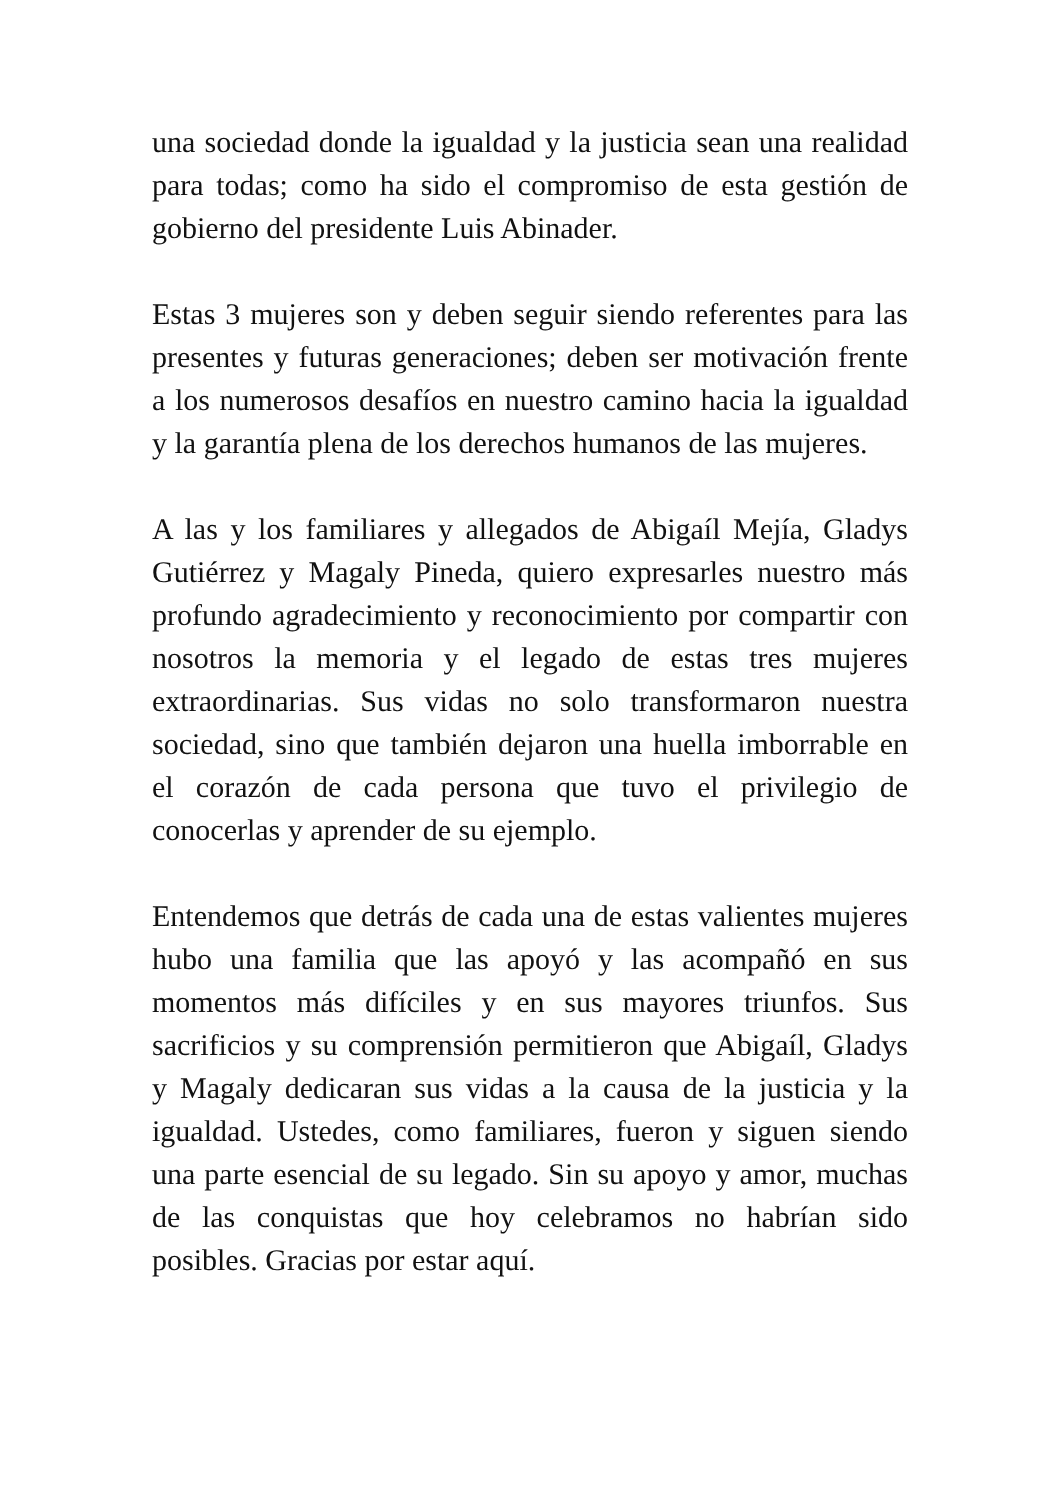una sociedad donde la igualdad y la justicia sean una realidad para todas; como ha sido el compromiso de esta gestión de gobierno del presidente Luis Abinader.
Estas 3 mujeres son y deben seguir siendo referentes para las presentes y futuras generaciones; deben ser motivación frente a los numerosos desafíos en nuestro camino hacia la igualdad y la garantía plena de los derechos humanos de las mujeres.
A las y los familiares y allegados de Abigaíl Mejía, Gladys Gutiérrez y Magaly Pineda, quiero expresarles nuestro más profundo agradecimiento y reconocimiento por compartir con nosotros la memoria y el legado de estas tres mujeres extraordinarias. Sus vidas no solo transformaron nuestra sociedad, sino que también dejaron una huella imborrable en el corazón de cada persona que tuvo el privilegio de conocerlas y aprender de su ejemplo.
Entendemos que detrás de cada una de estas valientes mujeres hubo una familia que las apoyó y las acompañó en sus momentos más difíciles y en sus mayores triunfos. Sus sacrificios y su comprensión permitieron que Abigaíl, Gladys y Magaly dedicaran sus vidas a la causa de la justicia y la igualdad. Ustedes, como familiares, fueron y siguen siendo una parte esencial de su legado. Sin su apoyo y amor, muchas de las conquistas que hoy celebramos no habrían sido posibles. Gracias por estar aquí.